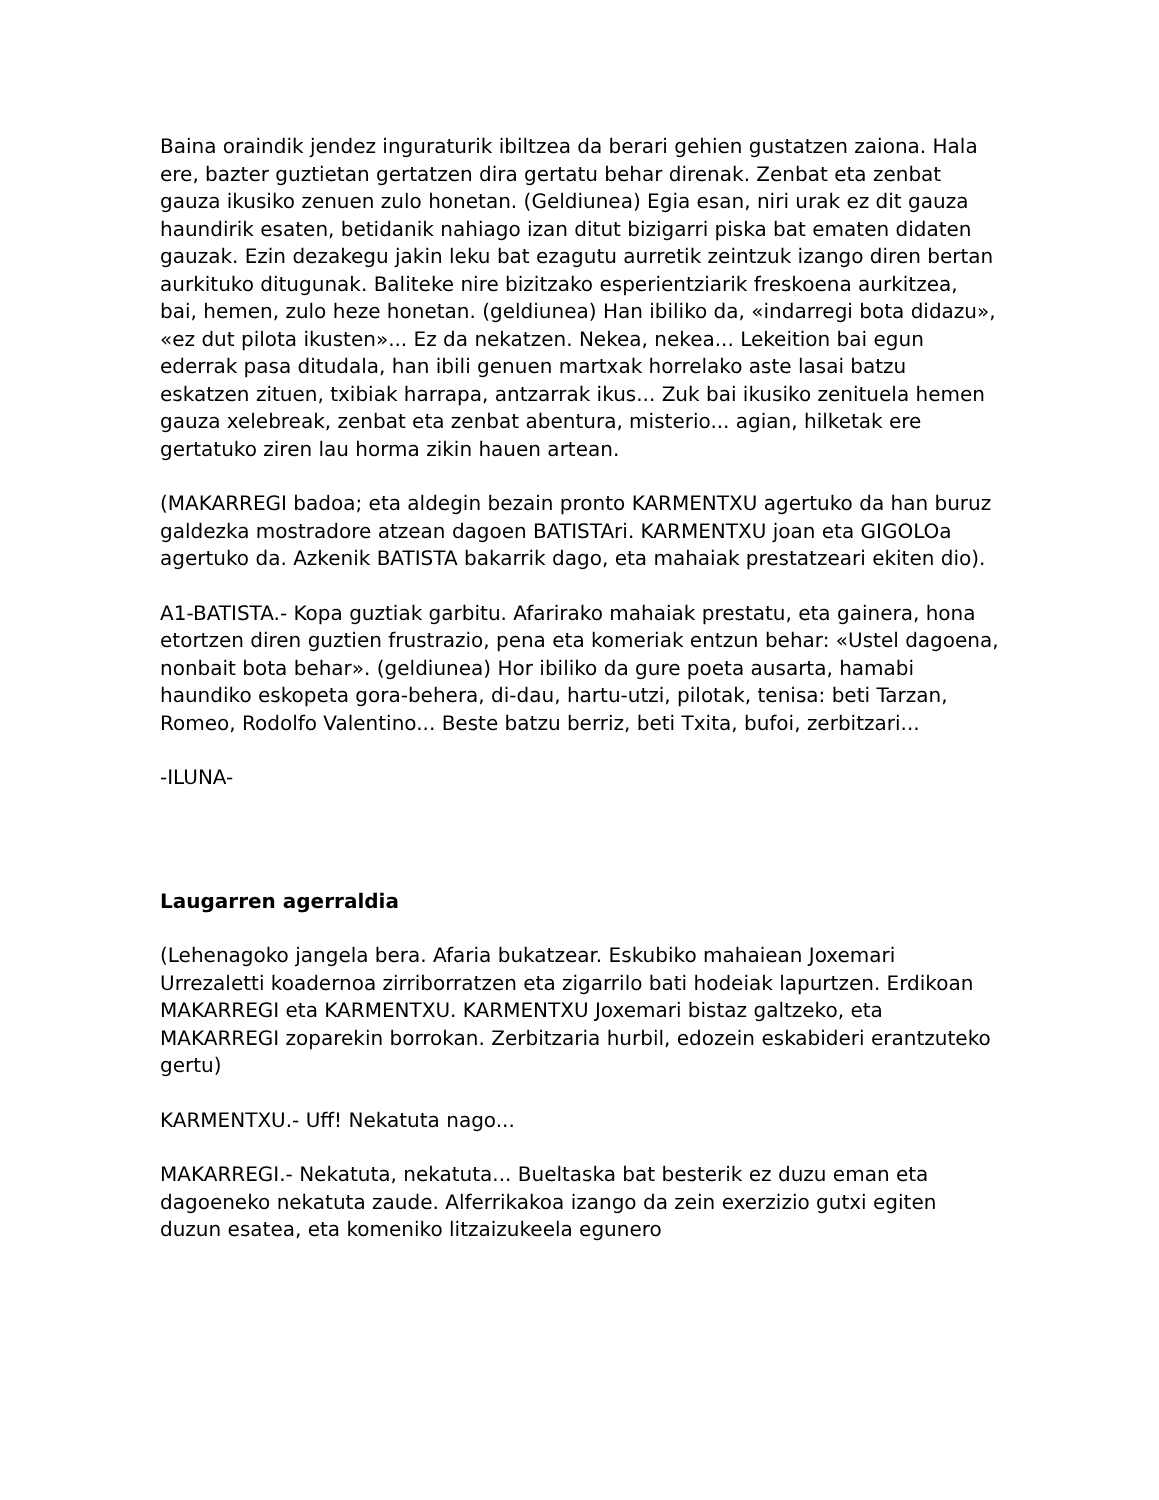Baina oraindik jendez inguraturik ibiltzea da berari gehien gustatzen zaiona. Hala ere, bazter guztietan gertatzen dira gertatu behar direnak. Zenbat eta zenbat gauza ikusiko zenuen zulo honetan. (Geldiunea) Egia esan, niri urak ez dit gauza haundirik esaten, betidanik nahiago izan ditut bizigarri piska bat ematen didaten gauzak. Ezin dezakegu jakin leku bat ezagutu aurretik zeintzuk izango diren bertan aurkituko ditugunak. Baliteke nire bizitzako esperientziarik freskoena aurkitzea, bai, hemen, zulo heze honetan. (geldiunea) Han ibiliko da, «indarregi bota didazu», «ez dut pilota ikusten»... Ez da nekatzen. Nekea, nekea... Lekeition bai egun ederrak pasa ditudala, han ibili genuen martxak horrelako aste lasai batzu eskatzen zituen, txibiak harrapa, antzarrak ikus... Zuk bai ikusiko zenituela hemen gauza xelebreak, zenbat eta zenbat abentura, misterio... agian, hilketak ere gertatuko ziren lau horma zikin hauen artean.
(MAKARREGI badoa; eta aldegin bezain pronto KARMENTXU agertuko da han buruz galdezka mostradore atzean dagoen BATISTAri. KARMENTXU joan eta GIGOLOa agertuko da. Azkenik BATISTA bakarrik dago, eta mahaiak prestatzeari ekiten dio).
A1-BATISTA.- Kopa guztiak garbitu. Afarirako mahaiak prestatu, eta gainera, hona etortzen diren guztien frustrazio, pena eta komeriak entzun behar: «Ustel dagoena, nonbait bota behar». (geldiunea) Hor ibiliko da gure poeta ausarta, hamabi haundiko eskopeta gora-behera, di-dau, hartu-utzi, pilotak, tenisa: beti Tarzan, Romeo, Rodolfo Valentino... Beste batzu berriz, beti Txita, bufoi, zerbitzari...
-ILUNA-
Laugarren agerraldia
(Lehenagoko jangela bera. Afaria bukatzear. Eskubiko mahaiean Joxemari Urrezaletti koadernoa zirriborratzen eta zigarrilo bati hodeiak lapurtzen. Erdikoan MAKARREGI eta KARMENTXU. KARMENTXU Joxemari bistaz galtzeko, eta MAKARREGI zoparekin borrokan. Zerbitzaria hurbil, edozein eskabideri erantzuteko gertu)
KARMENTXU.- Uff! Nekatuta nago...
MAKARREGI.- Nekatuta, nekatuta... Bueltaska bat besterik ez duzu eman eta dagoeneko nekatuta zaude. Alferrikakoa izango da zein exerzizio gutxi egiten duzun esatea, eta komeniko litzaizukeela egunero